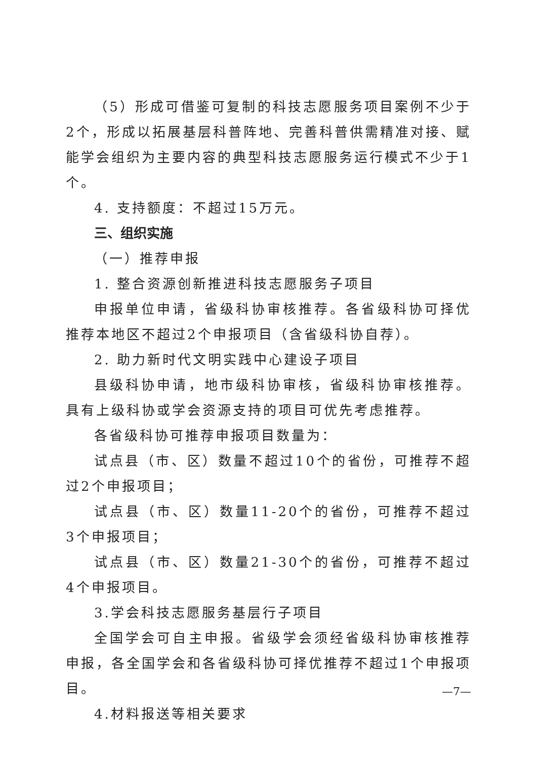（5）形成可借鉴可复制的科技志愿服务项目案例不少于2个，形成以拓展基层科普阵地、完善科普供需精准对接、赋能学会组织为主要内容的典型科技志愿服务运行模式不少于1个。
4. 支持额度：不超过15万元。
三、组织实施
（一）推荐申报
1. 整合资源创新推进科技志愿服务子项目
申报单位申请，省级科协审核推荐。各省级科协可择优推荐本地区不超过2个申报项目（含省级科协自荐）。
2. 助力新时代文明实践中心建设子项目
县级科协申请，地市级科协审核，省级科协审核推荐。具有上级科协或学会资源支持的项目可优先考虑推荐。
各省级科协可推荐申报项目数量为：
试点县（市、区）数量不超过10个的省份，可推荐不超过2个申报项目；
试点县（市、区）数量11-20个的省份，可推荐不超过3个申报项目；
试点县（市、区）数量21-30个的省份，可推荐不超过4个申报项目。
3.学会科技志愿服务基层行子项目
全国学会可自主申报。省级学会须经省级科协审核推荐申报，各全国学会和各省级科协可择优推荐不超过1个申报项目。
4.材料报送等相关要求
—7—